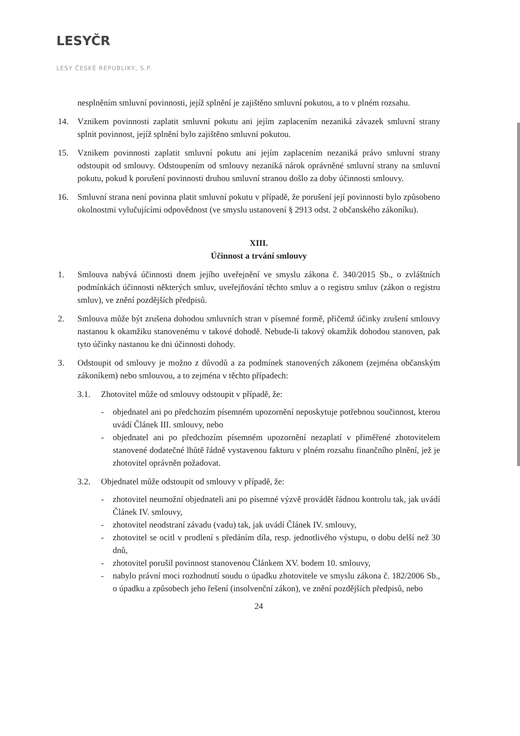LESYČR
LESY ČESKÉ REPUBLIKY, S.P.
nesplněním smluvní povinnosti, jejíž splnění je zajištěno smluvní pokutou, a to v plném rozsahu.
14. Vznikem povinnosti zaplatit smluvní pokutu ani jejím zaplacením nezaniká závazek smluvní strany splnit povinnost, jejíž splnění bylo zajištěno smluvní pokutou.
15. Vznikem povinnosti zaplatit smluvní pokutu ani jejím zaplacením nezaniká právo smluvní strany odstoupit od smlouvy. Odstoupením od smlouvy nezaniká nárok oprávněné smluvní strany na smluvní pokutu, pokud k porušení povinnosti druhou smluvní stranou došlo za doby účinnosti smlouvy.
16. Smluvní strana není povinna platit smluvní pokutu v případě, že porušení její povinnosti bylo způsobeno okolnostmi vylučujícími odpovědnost (ve smyslu ustanovení § 2913 odst. 2 občanského zákoníku).
XIII.
Účinnost a trvání smlouvy
1. Smlouva nabývá účinnosti dnem jejího uveřejnění ve smyslu zákona č. 340/2015 Sb., o zvláštních podmínkách účinnosti některých smluv, uveřejňování těchto smluv a o registru smluv (zákon o registru smluv), ve znění pozdějších předpisů.
2. Smlouva může být zrušena dohodou smluvních stran v písemné formě, přičemž účinky zrušení smlouvy nastanou k okamžiku stanovenému v takové dohodě. Nebude-li takový okamžik dohodou stanoven, pak tyto účinky nastanou ke dni účinnosti dohody.
3. Odstoupit od smlouvy je možno z důvodů a za podmínek stanovených zákonem (zejména občanským zákoníkem) nebo smlouvou, a to zejména v těchto případech:
3.1. Zhotovitel může od smlouvy odstoupit v případě, že:
- objednatel ani po předchozím písemném upozornění neposkytuje potřebnou součinnost, kterou uvádí Článek III. smlouvy, nebo
- objednatel ani po předchozím písemném upozornění nezaplatí v přiměřené zhotovitelem stanovené dodatečné lhůtě řádně vystavenou fakturu v plném rozsahu finančního plnění, jež je zhotovitel oprávněn požadovat.
3.2. Objednatel může odstoupit od smlouvy v případě, že:
- zhotovitel neumožní objednateli ani po písemné výzvě provádět řádnou kontrolu tak, jak uvádí Článek IV. smlouvy,
- zhotovitel neodstraní závadu (vadu) tak, jak uvádí Článek IV. smlouvy,
- zhotovitel se ocitl v prodlení s předáním díla, resp. jednotlivého výstupu, o dobu delší než 30 dnů,
- zhotovitel porušil povinnost stanovenou Článkem XV. bodem 10. smlouvy,
- nabylo právní moci rozhodnutí soudu o úpadku zhotovitele ve smyslu zákona č. 182/2006 Sb., o úpadku a způsobech jeho řešení (insolvenční zákon), ve znění pozdějších předpisů, nebo
24